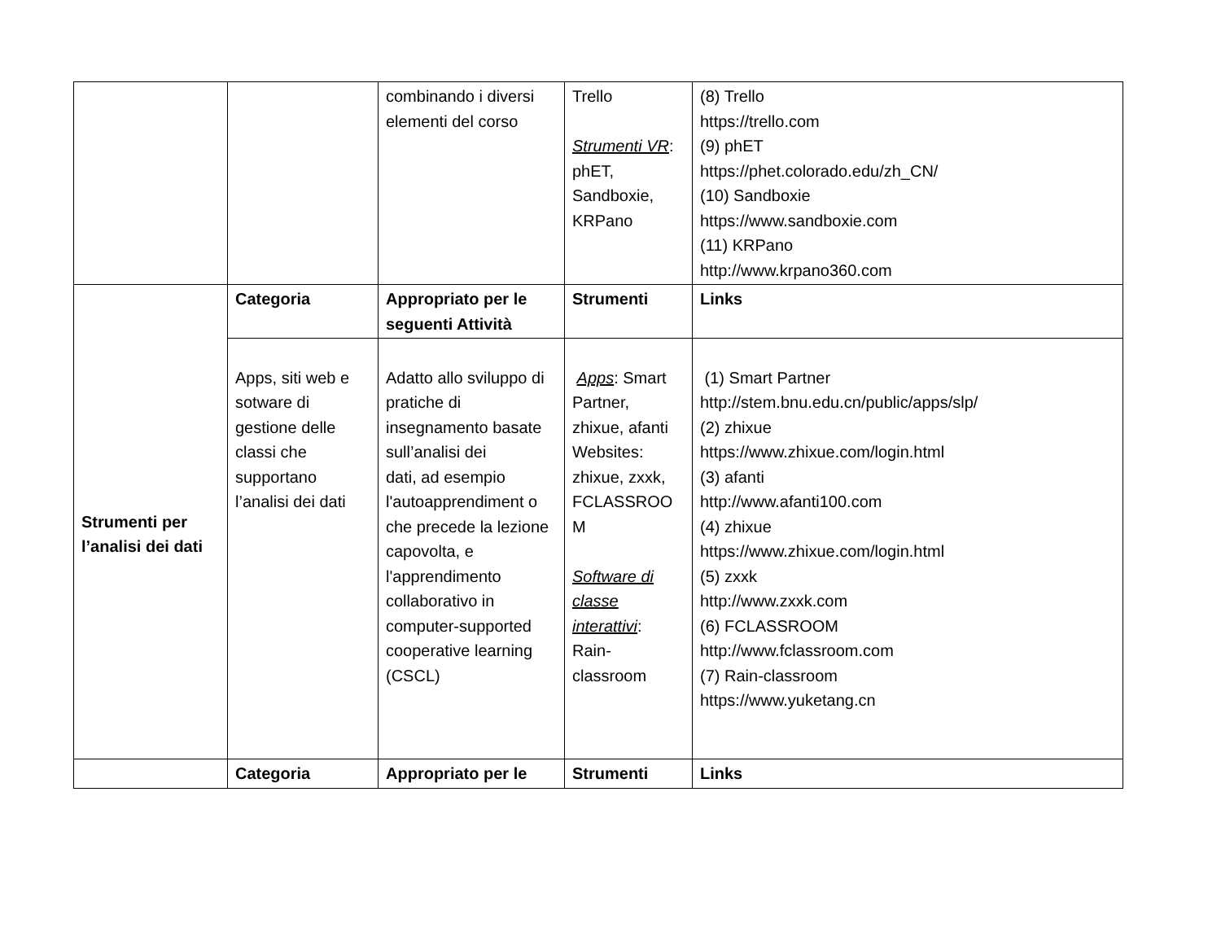| | | combinando i diversi elementi del corso | Trello Strumenti VR : phET, Sandboxie, KRPano | (8) Trello https://trello.com (9) phET https://phet.colorado.edu/zh_CN/ (10) Sandboxie https://www.sandboxie.com (11) KRPano http://www.krpano360.com |
| Strumenti per l’analisi dei dati | Categoria | Appropriato per le seguenti Attività | Strumenti | Links |
| | Apps, siti web e sotware di gestione delle classi che supportano l’analisi dei dati | Adatto allo sviluppo di pratiche di insegnamento basate sull’analisi dei dati, ad esempio l'autoapprendiment o che precede la lezione capovolta, e l'apprendimento collaborativo in computer-supported cooperative learning (CSCL) | Apps : Smart Partner, zhixue, afanti Websites: zhixue, zxxk, FCLASSROO M Software di classe interattivi : Rain-classroom | (1) Smart Partner http://stem.bnu.edu.cn/public/apps/slp/ (2) zhixue https://www.zhixue.com/login.html (3) afanti http://www.afanti100.com (4) zhixue https://www.zhixue.com/login.html (5) zxxk http://www.zxxk.com (6) FCLASSROOM http://www.fclassroom.com (7) Rain-classroom https://www.yuketang.cn |
| | Categoria | Appropriato per le | Strumenti | Links |